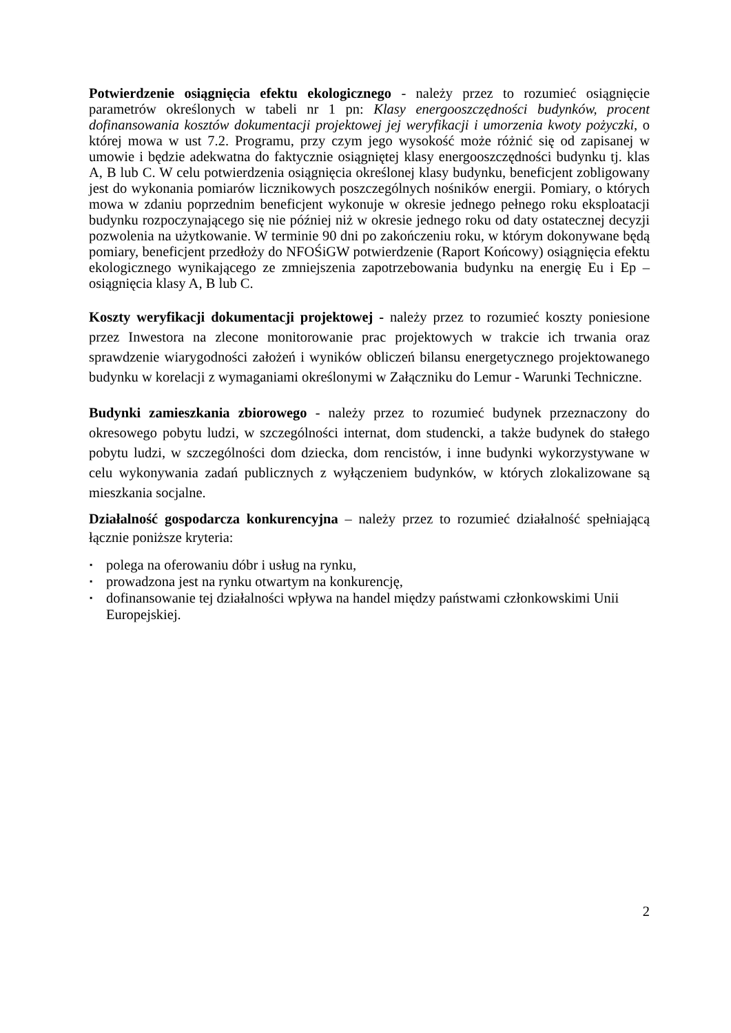Potwierdzenie osiągnięcia efektu ekologicznego - należy przez to rozumieć osiągnięcie parametrów określonych w tabeli nr 1 pn: Klasy energooszczędności budynków, procent dofinansowania kosztów dokumentacji projektowej jej weryfikacji i umorzenia kwoty pożyczki, o której mowa w ust 7.2. Programu, przy czym jego wysokość może różnić się od zapisanej w umowie i będzie adekwatna do faktycznie osiągniętej klasy energooszczędności budynku tj. klas A, B lub C. W celu potwierdzenia osiągnięcia określonej klasy budynku, beneficjent zobligowany jest do wykonania pomiarów licznikowych poszczególnych nośników energii. Pomiary, o których mowa w zdaniu poprzednim beneficjent wykonuje w okresie jednego pełnego roku eksploatacji budynku rozpoczynającego się nie później niż w okresie jednego roku od daty ostatecznej decyzji pozwolenia na użytkowanie. W terminie 90 dni po zakończeniu roku, w którym dokonywane będą pomiary, beneficjent przedłoży do NFOŚiGW potwierdzenie (Raport Końcowy) osiągnięcia efektu ekologicznego wynikającego ze zmniejszenia zapotrzebowania budynku na energię Eu i Ep – osiągnięcia klasy A, B lub C.
Koszty weryfikacji dokumentacji projektowej - należy przez to rozumieć koszty poniesione przez Inwestora na zlecone monitorowanie prac projektowych w trakcie ich trwania oraz sprawdzenie wiarygodności założeń i wyników obliczeń bilansu energetycznego projektowanego budynku w korelacji z wymaganiami określonymi w Załączniku do Lemur - Warunki Techniczne.
Budynki zamieszkania zbiorowego - należy przez to rozumieć budynek przeznaczony do okresowego pobytu ludzi, w szczególności internat, dom studencki, a także budynek do stałego pobytu ludzi, w szczególności dom dziecka, dom rencistów, i inne budynki wykorzystywane w celu wykonywania zadań publicznych z wyłączeniem budynków, w których zlokalizowane są mieszkania socjalne.
Działalność gospodarcza konkurencyjna – należy przez to rozumieć działalność spełniającą łącznie poniższe kryteria:
▪ polega na oferowaniu dóbr i usług na rynku,
▪ prowadzona jest na rynku otwartym na konkurencję,
▪ dofinansowanie tej działalności wpływa na handel między państwami członkowskimi Unii Europejskiej.
2